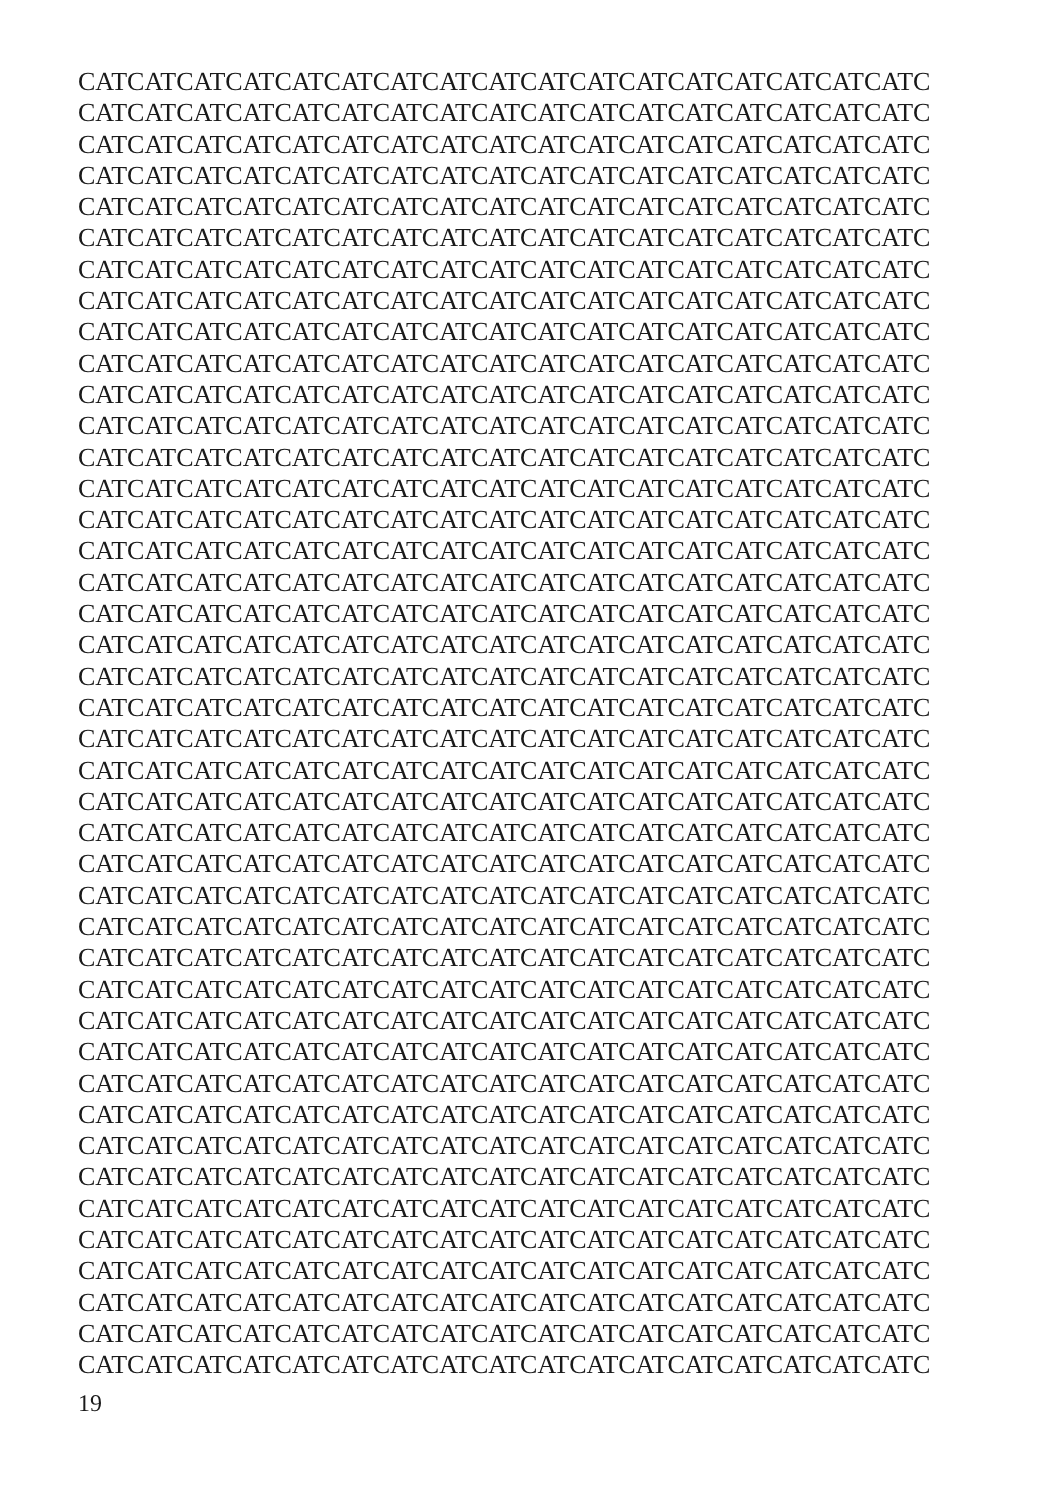CATCATCATCATCATCATCATCATCATCATCATCATCATCATCATCATCATC
CATCATCATCATCATCATCATCATCATCATCATCATCATCATCATCATCATC
CATCATCATCATCATCATCATCATCATCATCATCATCATCATCATCATCATC
CATCATCATCATCATCATCATCATCATCATCATCATCATCATCATCATCATC
CATCATCATCATCATCATCATCATCATCATCATCATCATCATCATCATCATC
CATCATCATCATCATCATCATCATCATCATCATCATCATCATCATCATCATC
CATCATCATCATCATCATCATCATCATCATCATCATCATCATCATCATCATC
CATCATCATCATCATCATCATCATCATCATCATCATCATCATCATCATCATC
CATCATCATCATCATCATCATCATCATCATCATCATCATCATCATCATCATC
CATCATCATCATCATCATCATCATCATCATCATCATCATCATCATCATCATC
CATCATCATCATCATCATCATCATCATCATCATCATCATCATCATCATCATC
CATCATCATCATCATCATCATCATCATCATCATCATCATCATCATCATCATC
CATCATCATCATCATCATCATCATCATCATCATCATCATCATCATCATCATC
CATCATCATCATCATCATCATCATCATCATCATCATCATCATCATCATCATC
CATCATCATCATCATCATCATCATCATCATCATCATCATCATCATCATCATC
CATCATCATCATCATCATCATCATCATCATCATCATCATCATCATCATCATC
CATCATCATCATCATCATCATCATCATCATCATCATCATCATCATCATCATC
CATCATCATCATCATCATCATCATCATCATCATCATCATCATCATCATCATC
CATCATCATCATCATCATCATCATCATCATCATCATCATCATCATCATCATC
CATCATCATCATCATCATCATCATCATCATCATCATCATCATCATCATCATC
CATCATCATCATCATCATCATCATCATCATCATCATCATCATCATCATCATC
CATCATCATCATCATCATCATCATCATCATCATCATCATCATCATCATCATC
CATCATCATCATCATCATCATCATCATCATCATCATCATCATCATCATCATC
CATCATCATCATCATCATCATCATCATCATCATCATCATCATCATCATCATC
CATCATCATCATCATCATCATCATCATCATCATCATCATCATCATCATCATC
CATCATCATCATCATCATCATCATCATCATCATCATCATCATCATCATCATC
CATCATCATCATCATCATCATCATCATCATCATCATCATCATCATCATCATC
CATCATCATCATCATCATCATCATCATCATCATCATCATCATCATCATCATC
CATCATCATCATCATCATCATCATCATCATCATCATCATCATCATCATCATC
CATCATCATCATCATCATCATCATCATCATCATCATCATCATCATCATCATC
CATCATCATCATCATCATCATCATCATCATCATCATCATCATCATCATCATC
CATCATCATCATCATCATCATCATCATCATCATCATCATCATCATCATCATC
CATCATCATCATCATCATCATCATCATCATCATCATCATCATCATCATCATC
CATCATCATCATCATCATCATCATCATCATCATCATCATCATCATCATCATC
CATCATCATCATCATCATCATCATCATCATCATCATCATCATCATCATCATC
CATCATCATCATCATCATCATCATCATCATCATCATCATCATCATCATCATC
CATCATCATCATCATCATCATCATCATCATCATCATCATCATCATCATCATC
CATCATCATCATCATCATCATCATCATCATCATCATCATCATCATCATCATC
CATCATCATCATCATCATCATCATCATCATCATCATCATCATCATCATCATC
CATCATCATCATCATCATCATCATCATCATCATCATCATCATCATCATCATC
CATCATCATCATCATCATCATCATCATCATCATCATCATCATCATCATCATC
CATCATCATCATCATCATCATCATCATCATCATCATCATCATCATCATCATC
19